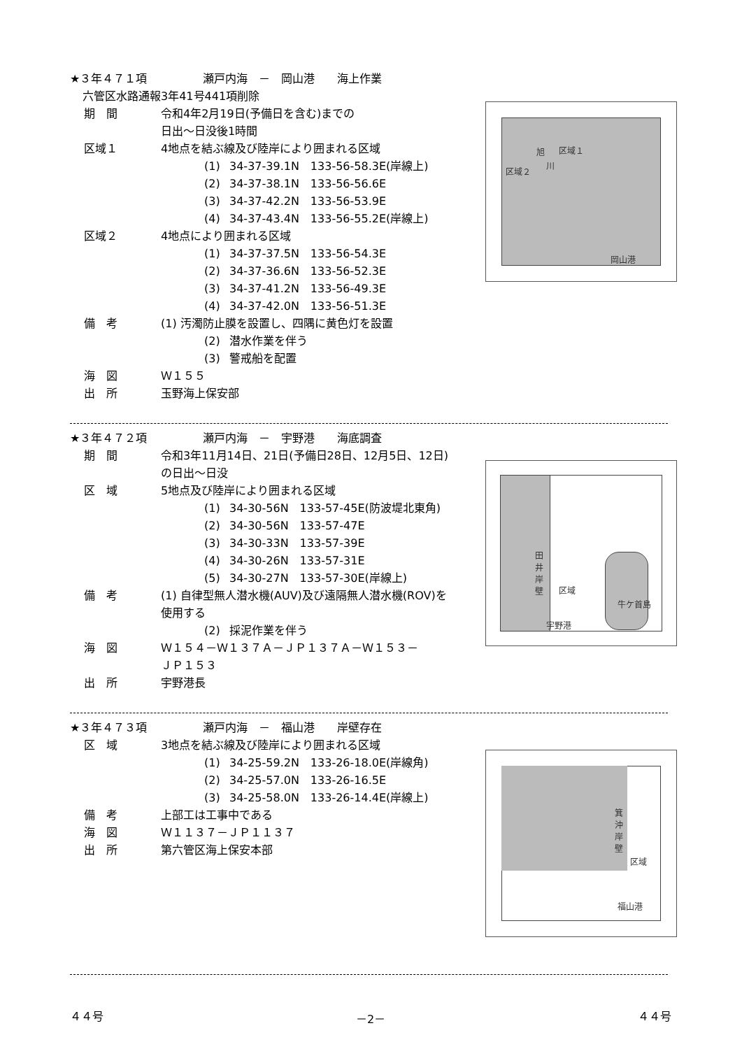★３年４７１項　　　　　瀬戸内海　－　岡山港　　海上作業
六管区水路通報3年41号441項削除
期　間 令和4年2月19日(予備日を含む)までの
日出～日没後1時間
区域１ 4地点を結ぶ線及び陸岸により囲まれる区域
(1) 34-37-39.1N　133-56-58.3E(岸線上)
(2) 34-37-38.1N　133-56-56.6E
(3) 34-37-42.2N　133-56-53.9E
(4) 34-37-43.4N　133-56-55.2E(岸線上)
区域２ 4地点により囲まれる区域
(1) 34-37-37.5N　133-56-54.3E
(2) 34-37-36.6N　133-56-52.3E
(3) 34-37-41.2N　133-56-49.3E
(4) 34-37-42.0N　133-56-51.3E
備　考 (1) 汚濁防止膜を設置し、四隅に黄色灯を設置
(2) 潜水作業を伴う
(3) 警戒船を配置
海　図 Ｗ１５５
出　所 玉野海上保安部
区域１
区域２
旭
川
岡山港
★３年４７２項　　　　　瀬戸内海　－　宇野港　　海底調査
期　間 令和3年11月14日、21日(予備日28日、12月5日、12日)
の日出～日没
区　域 5地点及び陸岸により囲まれる区域
(1) 34-30-56N　133-57-45E(防波堤北東角)
(2) 34-30-56N　133-57-47E
(3) 34-30-33N　133-57-39E
(4) 34-30-26N　133-57-31E
(5) 34-30-27N　133-57-30E(岸線上)
備　考 (1) 自律型無人潜水機(AUV)及び遠隔無人潜水機(ROV)を
使用する
(2) 採泥作業を伴う
海　図 Ｗ１５４－Ｗ１３７Ａ－ＪＰ１３７Ａ－Ｗ１５３－
ＪＰ１５３
出　所 宇野港長
田
井
岸
壁
区域
牛ケ首島
宇野港
★３年４７３項　　　　　瀬戸内海　－　福山港　　岸壁存在
区　域 3地点を結ぶ線及び陸岸により囲まれる区域
(1) 34-25-59.2N　133-26-18.0E(岸線角)
(2) 34-25-57.0N　133-26-16.5E
(3) 34-25-58.0N　133-26-14.4E(岸線上)
備　考 上部工は工事中である
海　図 Ｗ１１３７－ＪＰ１１３７
出　所 第六管区海上保安本部
箕
沖
岸
壁
区域
福山港
４４号 －2－ ４４号